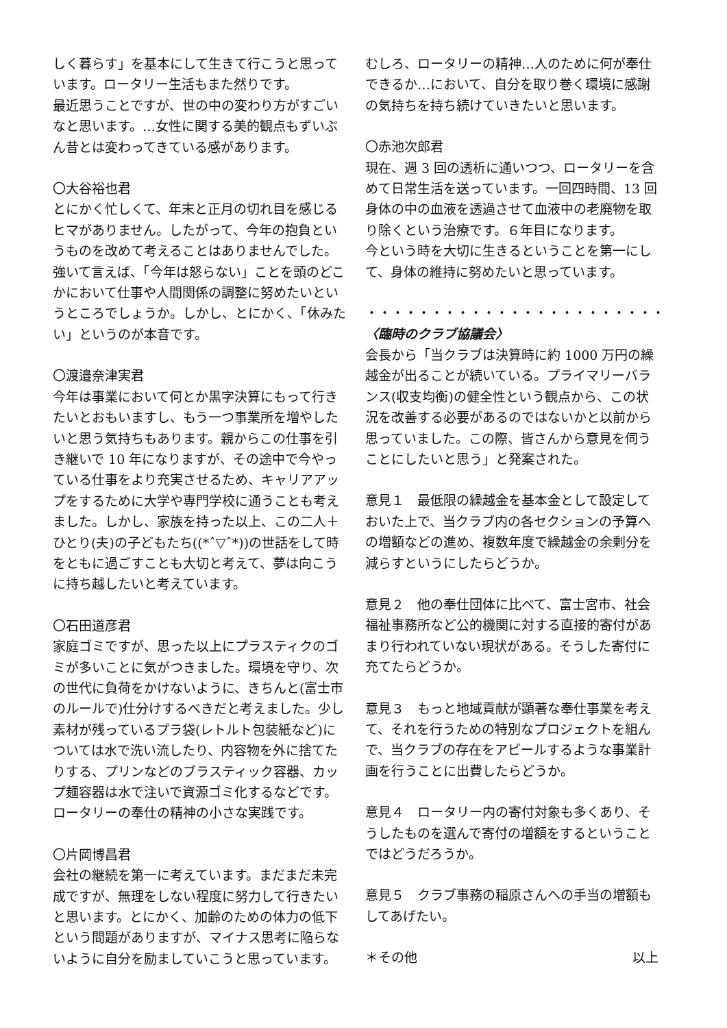しく暮らす」を基本にして生きて行こうと思っています。ロータリー生活もまた然りです。
最近思うことですが、世の中の変わり方がすごいなと思います。…女性に関する美的観点もずいぶん昔とは変わってきている感があります。
〇大谷裕也君
とにかく忙しくて、年末と正月の切れ目を感じるヒマがありません。したがって、今年の抱負というものを改めて考えることはありませんでした。強いて言えば、「今年は怒らない」ことを頭のどこかにおいて仕事や人間関係の調整に努めたいというところでしょうか。しかし、とにかく、「休みたい」というのが本音です。
〇渡邉奈津実君
今年は事業において何とか黒字決算にもって行きたいとおもいますし、もう一つ事業所を増やしたいと思う気持ちもあります。親からこの仕事を引き継いで 10 年になりますが、その途中で今やっている仕事をより充実させるため、キャリアアップをするために大学や専門学校に通うことも考えました。しかし、家族を持った以上、この二人＋ひとり(夫)の子どもたち((*ˆ▽ˆ*))の世話をして時をともに過ごすことも大切と考えて、夢は向こうに持ち越したいと考えています。
〇石田道彦君
家庭ゴミですが、思った以上にプラスティクのゴミが多いことに気がつきました。環境を守り、次の世代に負荷をかけないように、きちんと(富士市のルールで)仕分けするべきだと考えました。少し素材が残っているプラ袋(レトルト包装紙など)については水で洗い流したり、内容物を外に捨てたりする、プリンなどのブラスティック容器、カップ麺容器は水で注いで資源ゴミ化するなどです。ロータリーの奉仕の精神の小さな実践です。
〇片岡博昌君
会社の継続を第一に考えています。まだまだ未完成ですが、無理をしない程度に努力して行きたいと思います。とにかく、加齢のための体力の低下という問題がありますが、マイナス思考に陥らないように自分を励ましていこうと思っています。
むしろ、ロータリーの精神…人のために何が奉仕できるか…において、自分を取り巻く環境に感謝の気持ちを持ち続けていきたいと思います。
〇赤池次郎君
現在、週 3 回の透析に通いつつ、ロータリーを含めて日常生活を送っています。一回四時間、13 回身体の中の血液を透過させて血液中の老廃物を取り除くという治療です。６年目になります。
今という時を大切に生きるということを第一にして、身体の維持に努めたいと思っています。
・・・・・・・・・・・・・・・・・・・・・・・
〈臨時のクラブ協議会〉
会長から「当クラブは決算時に約 1000 万円の繰越金が出ることが続いている。プライマリーバランス(収支均衡)の健全性という観点から、この状況を改善する必要があるのではないかと以前から思っていました。この際、皆さんから意見を伺うことにしたいと思う」と発案された。
意見１　最低限の繰越金を基本金として設定しておいた上で、当クラブ内の各セクションの予算への増額などの進め、複数年度で繰越金の余剰分を減らすというにしたらどうか。
意見２　他の奉仕団体に比べて、富士宮市、社会福祉事務所など公的機関に対する直接的寄付があまり行われていない現状がある。そうした寄付に充てたらどうか。
意見３　もっと地域貢献が顕著な奉仕事業を考えて、それを行うための特別なプロジェクトを組んで、当クラブの存在をアピールするような事業計画を行うことに出費したらどうか。
意見４　ロータリー内の寄付対象も多くあり、そうしたものを選んで寄付の増額をするということではどうだろうか。
意見５　クラブ事務の稲原さんへの手当の増額もしてあげたい。
＊その他 以上